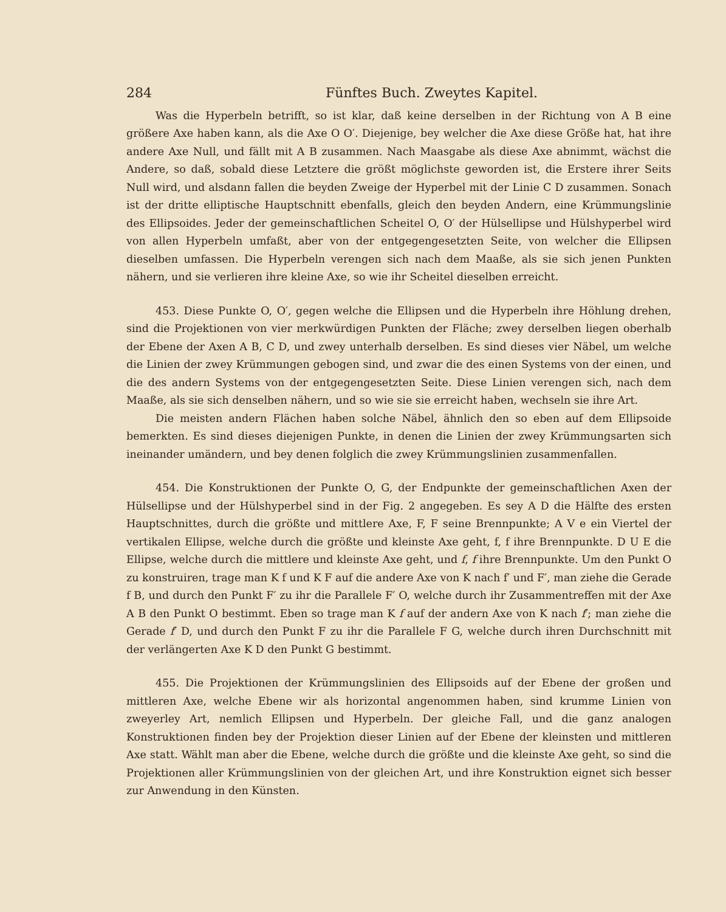284 Fünftes Buch. Zweytes Kapitel.
Was die Hyperbeln betrifft, so ist klar, daß keine derselben in der Richtung von A B eine größere Axe haben kann, als die Axe O O′. Diejenige, bey welcher die Axe diese Größe hat, hat ihre andere Axe Null, und fällt mit A B zusammen. Nach Maasgabe als diese Axe abnimmt, wächst die Andere, so daß, sobald diese Letztere die größt möglichste geworden ist, die Erstere ihrer Seits Null wird, und alsdann fallen die beyden Zweige der Hyperbel mit der Linie C D zusammen. Sonach ist der dritte elliptische Hauptschnitt ebenfalls, gleich den beyden Andern, eine Krümmungslinie des Ellipsoides. Jeder der gemeinschaftlichen Scheitel O, O′ der Hülsellipse und Hülshyperbel wird von allen Hyperbeln umfaßt, aber von der entgegengesetzten Seite, von welcher die Ellipsen dieselben umfassen. Die Hyperbeln verengen sich nach dem Maaße, als sie sich jenen Punkten nähern, und sie verlieren ihre kleine Axe, so wie ihr Scheitel dieselben erreicht.
453. Diese Punkte O, O′, gegen welche die Ellipsen und die Hyperbeln ihre Höhlung drehen, sind die Projektionen von vier merkwürdigen Punkten der Fläche; zwey derselben liegen oberhalb der Ebene der Axen A B, C D, und zwey unterhalb derselben. Es sind dieses vier Näbel, um welche die Linien der zwey Krümmungen gebogen sind, und zwar die des einen Systems von der einen, und die des andern Systems von der entgegengesetzten Seite. Diese Linien verengen sich, nach dem Maaße, als sie sich denselben nähern, und so wie sie sie erreicht haben, wechseln sie ihre Art.
Die meisten andern Flächen haben solche Näbel, ähnlich den so eben auf dem Ellipsoide bemerkten. Es sind dieses diejenigen Punkte, in denen die Linien der zwey Krümmungsarten sich ineinander umändern, und bey denen folglich die zwey Krümmungslinien zusammenfallen.
454. Die Konstruktionen der Punkte O, G, der Endpunkte der gemeinschaftlichen Axen der Hülsellipse und der Hülshyperbel sind in der Fig. 2 angegeben. Es sey A D die Hälfte des ersten Hauptschnittes, durch die größte und mittlere Axe, F, F seine Brennpunkte; A V e ein Viertel der vertikalen Ellipse, welche durch die größte und kleinste Axe geht, f, f ihre Brennpunkte. D U E die Ellipse, welche durch die mittlere und kleinste Axe geht, und f, f ihre Brennpunkte. Um den Punkt O zu konstruiren, trage man K f und K F auf die andere Axe von K nach f′ und F′, man ziehe die Gerade f B, und durch den Punkt F′ zu ihr die Parallele F′ O, welche durch ihr Zusammentreffen mit der Axe A B den Punkt O bestimmt. Eben so trage man K f auf der andern Axe von K nach f′; man ziehe die Gerade f′ D, und durch den Punkt F zu ihr die Parallele F G, welche durch ihren Durchschnitt mit der verlängerten Axe K D den Punkt G bestimmt.
455. Die Projektionen der Krümmungslinien des Ellipsoids auf der Ebene der großen und mittleren Axe, welche Ebene wir als horizontal angenommen haben, sind krumme Linien von zweyerley Art, nemlich Ellipsen und Hyperbeln. Der gleiche Fall, und die ganz analogen Konstruktionen finden bey der Projektion dieser Linien auf der Ebene der kleinsten und mittleren Axe statt. Wählt man aber die Ebene, welche durch die größte und die kleinste Axe geht, so sind die Projektionen aller Krümmungslinien von der gleichen Art, und ihre Konstruktion eignet sich besser zur Anwendung in den Künsten.